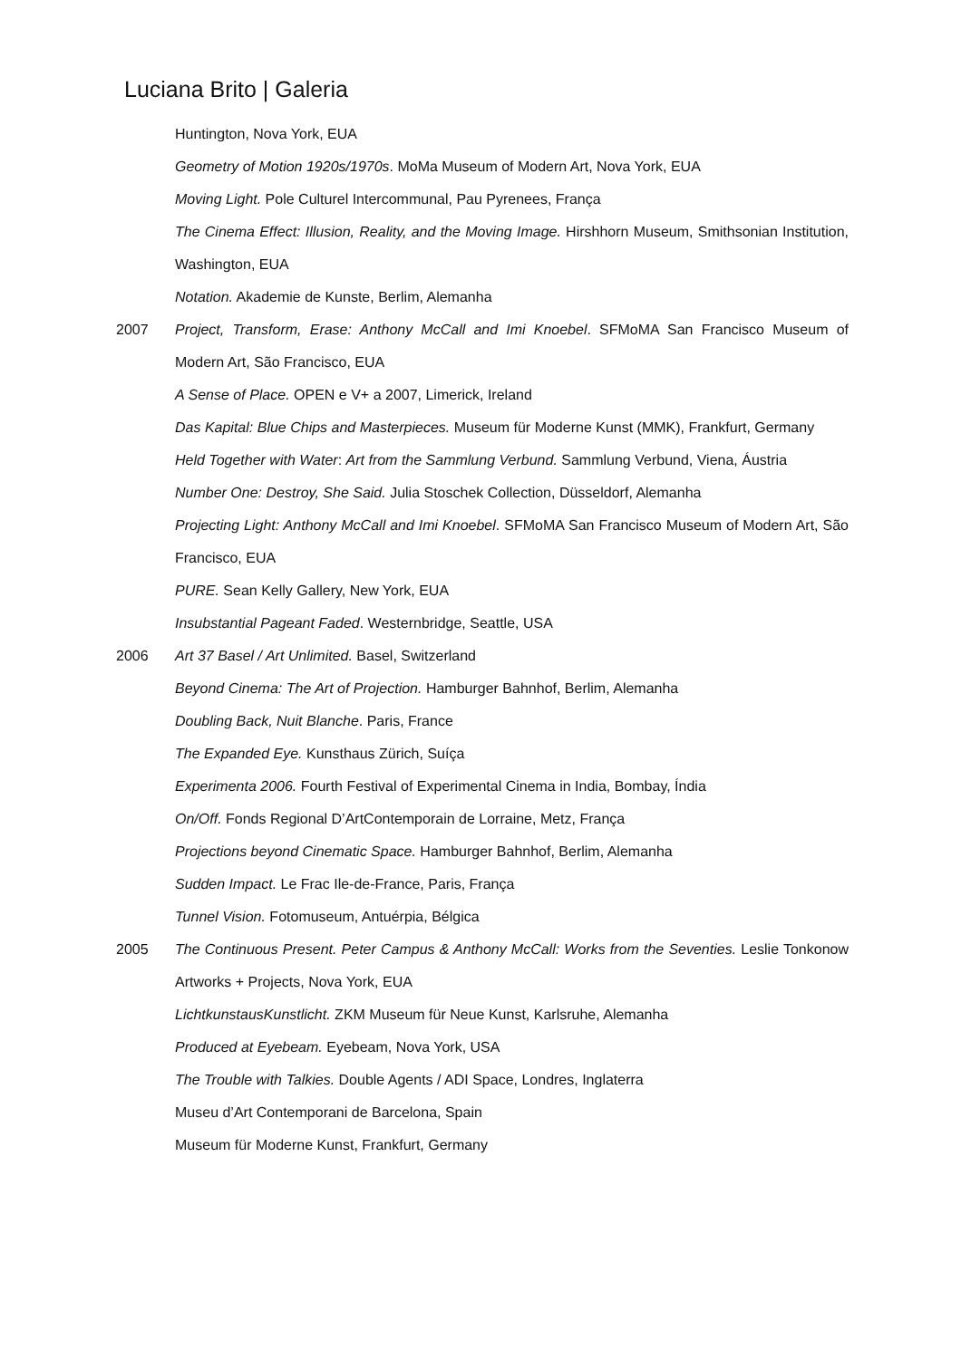Luciana Brito | Galeria
Huntington, Nova York, EUA
Geometry of Motion 1920s/1970s. MoMa Museum of Modern Art, Nova York, EUA
Moving Light. Pole Culturel Intercommunal, Pau Pyrenees, França
The Cinema Effect: Illusion, Reality, and the Moving Image. Hirshhorn Museum, Smithsonian Institution, Washington, EUA
Notation. Akademie de Kunste, Berlim, Alemanha
2007 Project, Transform, Erase: Anthony McCall and Imi Knoebel. SFMoMA San Francisco Museum of Modern Art, São Francisco, EUA
A Sense of Place. OPEN e V+ a 2007, Limerick, Ireland
Das Kapital: Blue Chips and Masterpieces. Museum für Moderne Kunst (MMK), Frankfurt, Germany
Held Together with Water: Art from the Sammlung Verbund. Sammlung Verbund, Viena, Áustria
Number One: Destroy, She Said. Julia Stoschek Collection, Düsseldorf, Alemanha
Projecting Light: Anthony McCall and Imi Knoebel. SFMoMA San Francisco Museum of Modern Art, São Francisco, EUA
PURE. Sean Kelly Gallery, New York, EUA
Insubstantial Pageant Faded. Westernbridge, Seattle, USA
2006 Art 37 Basel / Art Unlimited. Basel, Switzerland
Beyond Cinema: The Art of Projection. Hamburger Bahnhof, Berlim, Alemanha
Doubling Back, Nuit Blanche. Paris, France
The Expanded Eye. Kunsthaus Zürich, Suíça
Experimenta 2006. Fourth Festival of Experimental Cinema in India, Bombay, Índia
On/Off. Fonds Regional D’ArtContemporain de Lorraine, Metz, França
Projections beyond Cinematic Space. Hamburger Bahnhof, Berlim, Alemanha
Sudden Impact. Le Frac Ile-de-France, Paris, França
Tunnel Vision. Fotomuseum, Antuérpia, Bélgica
2005 The Continuous Present. Peter Campus & Anthony McCall: Works from the Seventies. Leslie Tonkonow Artworks + Projects, Nova York, EUA
LichtkunstausKunstlicht. ZKM Museum für Neue Kunst, Karlsruhe, Alemanha
Produced at Eyebeam. Eyebeam, Nova York, USA
The Trouble with Talkies. Double Agents / ADI Space, Londres, Inglaterra
Museu d’Art Contemporani de Barcelona, Spain
Museum für Moderne Kunst, Frankfurt, Germany